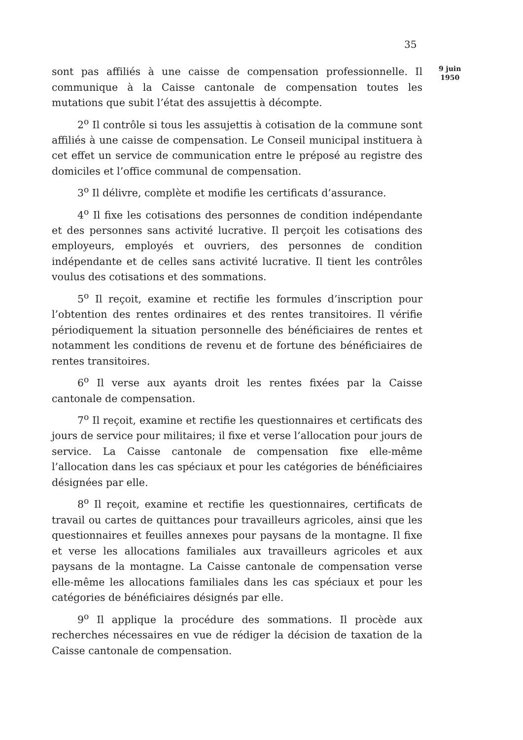35
sont pas affiliés à une caisse de compensation professionnelle. Il communique à la Caisse cantonale de compensation toutes les mutations que subit l’état des assujettis à décompte.
2<sup>o</sup> Il contrôle si tous les assujettis à cotisation de la commune sont affiliés à une caisse de compensation. Le Conseil municipal instituera à cet effet un service de communication entre le préposé au registre des domiciles et l’office communal de compensation.
3<sup>o</sup> Il délivre, complète et modifie les certificats d’assurance.
4<sup>o</sup> Il fixe les cotisations des personnes de condition indépendante et des personnes sans activité lucrative. Il perçoit les cotisations des employeurs, employés et ouvriers, des personnes de condition indépendante et de celles sans activité lucrative. Il tient les contrôles voulus des cotisations et des sommations.
5<sup>o</sup> Il reçoit, examine et rectifie les formules d’inscription pour l’obtention des rentes ordinaires et des rentes transitoires. Il vérifie périodiquement la situation personnelle des bénéficiaires de rentes et notamment les conditions de revenu et de fortune des bénéficiaires de rentes transitoires.
6<sup>o</sup> Il verse aux ayants droit les rentes fixées par la Caisse cantonale de compensation.
7<sup>o</sup> Il reçoit, examine et rectifie les questionnaires et certificats des jours de service pour militaires; il fixe et verse l’allocation pour jours de service. La Caisse cantonale de compensation fixe elle-même l’allocation dans les cas spéciaux et pour les catégories de bénéficiaires désignées par elle.
8<sup>o</sup> Il reçoit, examine et rectifie les questionnaires, certificats de travail ou cartes de quittances pour travailleurs agricoles, ainsi que les questionnaires et feuilles annexes pour paysans de la montagne. Il fixe et verse les allocations familiales aux travailleurs agricoles et aux paysans de la montagne. La Caisse cantonale de compensation verse elle-même les allocations familiales dans les cas spéciaux et pour les catégories de bénéficiaires désignés par elle.
9<sup>o</sup> Il applique la procédure des sommations. Il procède aux recherches nécessaires en vue de rédiger la décision de taxation de la Caisse cantonale de compensation.
9 juin
1950